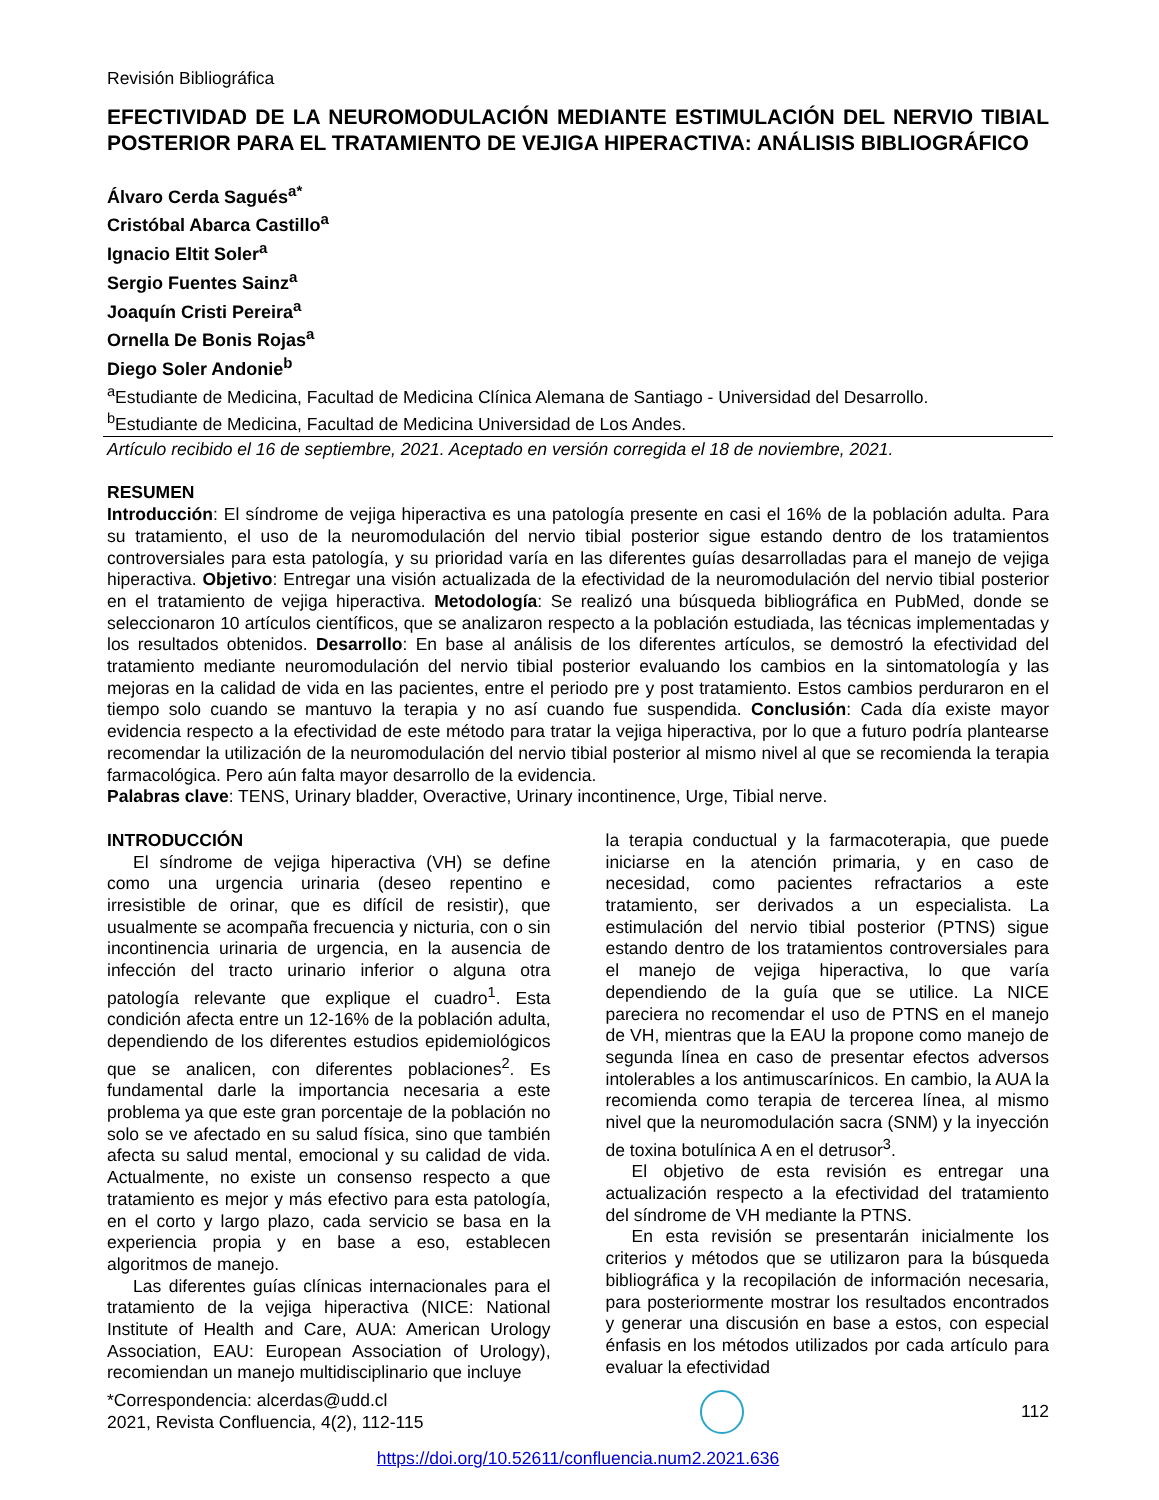Revisión Bibliográfica
EFECTIVIDAD DE LA NEUROMODULACIÓN MEDIANTE ESTIMULACIÓN DEL NERVIO TIBIAL POSTERIOR PARA EL TRATAMIENTO DE VEJIGA HIPERACTIVA: ANÁLISIS BIBLIOGRÁFICO
Álvaro Cerda Sagués<sup>a*</sup>
Cristóbal Abarca Castillo<sup>a</sup>
Ignacio Eltit Soler<sup>a</sup>
Sergio Fuentes Sainz<sup>a</sup>
Joaquín Cristi Pereira<sup>a</sup>
Ornella De Bonis Rojas<sup>a</sup>
Diego Soler Andonie<sup>b</sup>
<sup>a</sup> Estudiante de Medicina, Facultad de Medicina Clínica Alemana de Santiago - Universidad del Desarrollo.
<sup>b</sup> Estudiante de Medicina, Facultad de Medicina Universidad de Los Andes.
Artículo recibido el 16 de septiembre, 2021. Aceptado en versión corregida el 18 de noviembre, 2021.
RESUMEN
Introducción: El síndrome de vejiga hiperactiva es una patología presente en casi el 16% de la población adulta. Para su tratamiento, el uso de la neuromodulación del nervio tibial posterior sigue estando dentro de los tratamientos controversiales para esta patología, y su prioridad varía en las diferentes guías desarrolladas para el manejo de vejiga hiperactiva. Objetivo: Entregar una visión actualizada de la efectividad de la neuromodulación del nervio tibial posterior en el tratamiento de vejiga hiperactiva. Metodología: Se realizó una búsqueda bibliográfica en PubMed, donde se seleccionaron 10 artículos científicos, que se analizaron respecto a la población estudiada, las técnicas implementadas y los resultados obtenidos. Desarrollo: En base al análisis de los diferentes artículos, se demostró la efectividad del tratamiento mediante neuromodulación del nervio tibial posterior evaluando los cambios en la sintomatología y las mejoras en la calidad de vida en las pacientes, entre el periodo pre y post tratamiento. Estos cambios perduraron en el tiempo solo cuando se mantuvo la terapia y no así cuando fue suspendida. Conclusión: Cada día existe mayor evidencia respecto a la efectividad de este método para tratar la vejiga hiperactiva, por lo que a futuro podría plantearse recomendar la utilización de la neuromodulación del nervio tibial posterior al mismo nivel al que se recomienda la terapia farmacológica. Pero aún falta mayor desarrollo de la evidencia.
Palabras clave: TENS, Urinary bladder, Overactive, Urinary incontinence, Urge, Tibial nerve.
INTRODUCCIÓN
El síndrome de vejiga hiperactiva (VH) se define como una urgencia urinaria (deseo repentino e irresistible de orinar, que es difícil de resistir), que usualmente se acompaña frecuencia y nicturia, con o sin incontinencia urinaria de urgencia, en la ausencia de infección del tracto urinario inferior o alguna otra patología relevante que explique el cuadro<sup>1</sup>. Esta condición afecta entre un 12-16% de la población adulta, dependiendo de los diferentes estudios epidemiológicos que se analicen, con diferentes poblaciones<sup>2</sup>. Es fundamental darle la importancia necesaria a este problema ya que este gran porcentaje de la población no solo se ve afectado en su salud física, sino que también afecta su salud mental, emocional y su calidad de vida. Actualmente, no existe un consenso respecto a que tratamiento es mejor y más efectivo para esta patología, en el corto y largo plazo, cada servicio se basa en la experiencia propia y en base a eso, establecen algoritmos de manejo.
Las diferentes guías clínicas internacionales para el tratamiento de la vejiga hiperactiva (NICE: National Institute of Health and Care, AUA: American Urology Association, EAU: European Association of Urology), recomiendan un manejo multidisciplinario que incluye
la terapia conductual y la farmacoterapia, que puede iniciarse en la atención primaria, y en caso de necesidad, como pacientes refractarios a este tratamiento, ser derivados a un especialista. La estimulación del nervio tibial posterior (PTNS) sigue estando dentro de los tratamientos controversiales para el manejo de vejiga hiperactiva, lo que varía dependiendo de la guía que se utilice. La NICE pareciera no recomendar el uso de PTNS en el manejo de VH, mientras que la EAU la propone como manejo de segunda línea en caso de presentar efectos adversos intolerables a los antimuscarínicos. En cambio, la AUA la recomienda como terapia de tercerea línea, al mismo nivel que la neuromodulación sacra (SNM) y la inyección de toxina botulínica A en el detrusor<sup>3</sup>.
El objetivo de esta revisión es entregar una actualización respecto a la efectividad del tratamiento del síndrome de VH mediante la PTNS.
En esta revisión se presentarán inicialmente los criterios y métodos que se utilizaron para la búsqueda bibliográfica y la recopilación de información necesaria, para posteriormente mostrar los resultados encontrados y generar una discusión en base a estos, con especial énfasis en los métodos utilizados por cada artículo para evaluar la efectividad
*Correspondencia: alcerdas@udd.cl
2021, Revista Confluencia, 4(2), 112-115
112
https://doi.org/10.52611/confluencia.num2.2021.636